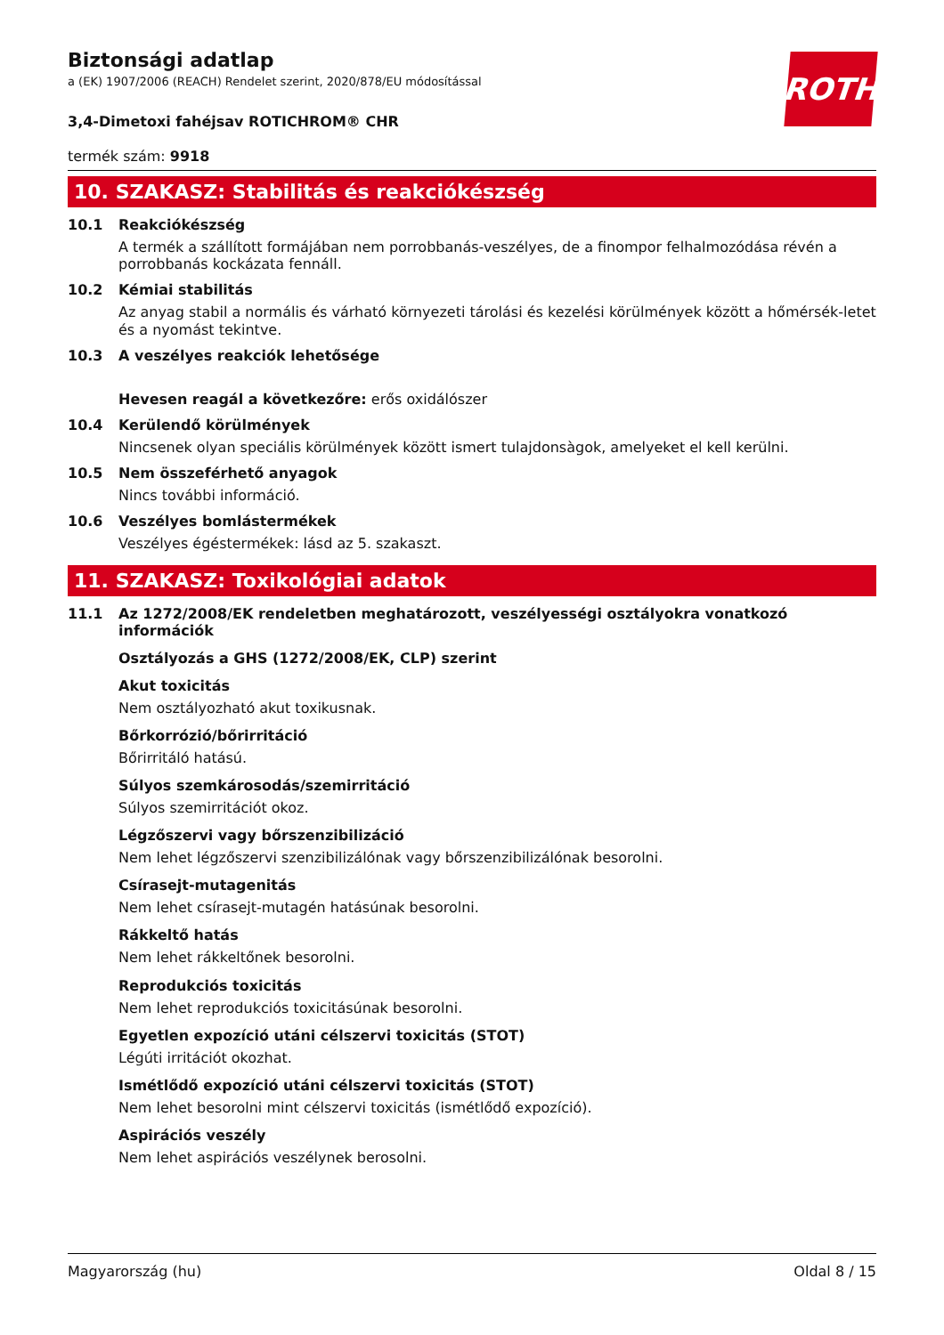ROTH
Biztonsági adatlap
a (EK) 1907/2006 (REACH) Rendelet szerint, 2020/878/EU módosítással
3,4-Dimetoxi fahéjsav ROTICHROM® CHR
termék szám: 9918
10. SZAKASZ: Stabilitás és reakciókészség
10.1 Reakciókészség
A termék a szállított formájában nem porrobbanás-veszélyes, de a finompor felhalmozódása révén a porrobbanás kockázata fennáll.
10.2 Kémiai stabilitás
Az anyag stabil a normális és várható környezeti tárolási és kezelési körülmények között a hőmérsék-letet és a nyomást tekintve.
10.3 A veszélyes reakciók lehetősége
Hevesen reagál a következőre: erős oxidálószer
10.4 Kerülendő körülmények
Nincsenek olyan speciális körülmények között ismert tulajdonsàgok, amelyeket el kell kerülni.
10.5 Nem összeférhető anyagok
Nincs további információ.
10.6 Veszélyes bomlástermékek
Veszélyes égéstermékek: lásd az 5. szakaszt.
11. SZAKASZ: Toxikológiai adatok
11.1 Az 1272/2008/EK rendeletben meghatározott, veszélyességi osztályokra vonatkozó információk
Osztályozás a GHS (1272/2008/EK, CLP) szerint
Akut toxicitás
Nem osztályozható akut toxikusnak.
Bőrkorrózió/bőrirritáció
Bőrirritáló hatású.
Súlyos szemkárosodás/szemirritáció
Súlyos szemirritációt okoz.
Légzőszervi vagy bőrszenzibilizáció
Nem lehet légzőszervi szenzibilizálónak vagy bőrszenzibilizálónak besorolni.
Csírasejt-mutagenitás
Nem lehet csírasejt-mutagén hatásúnak besorolni.
Rákkeltő hatás
Nem lehet rákkeltőnek besorolni.
Reprodukciós toxicitás
Nem lehet reprodukciós toxicitásúnak besorolni.
Egyetlen expozíció utáni célszervi toxicitás (STOT)
Légúti irritációt okozhat.
Ismétlődő expozíció utáni célszervi toxicitás (STOT)
Nem lehet besorolni mint célszervi toxicitás (ismétlődő expozíció).
Aspirációs veszély
Nem lehet aspirációs veszélynek berosolni.
Magyarország (hu) Oldal 8 / 15